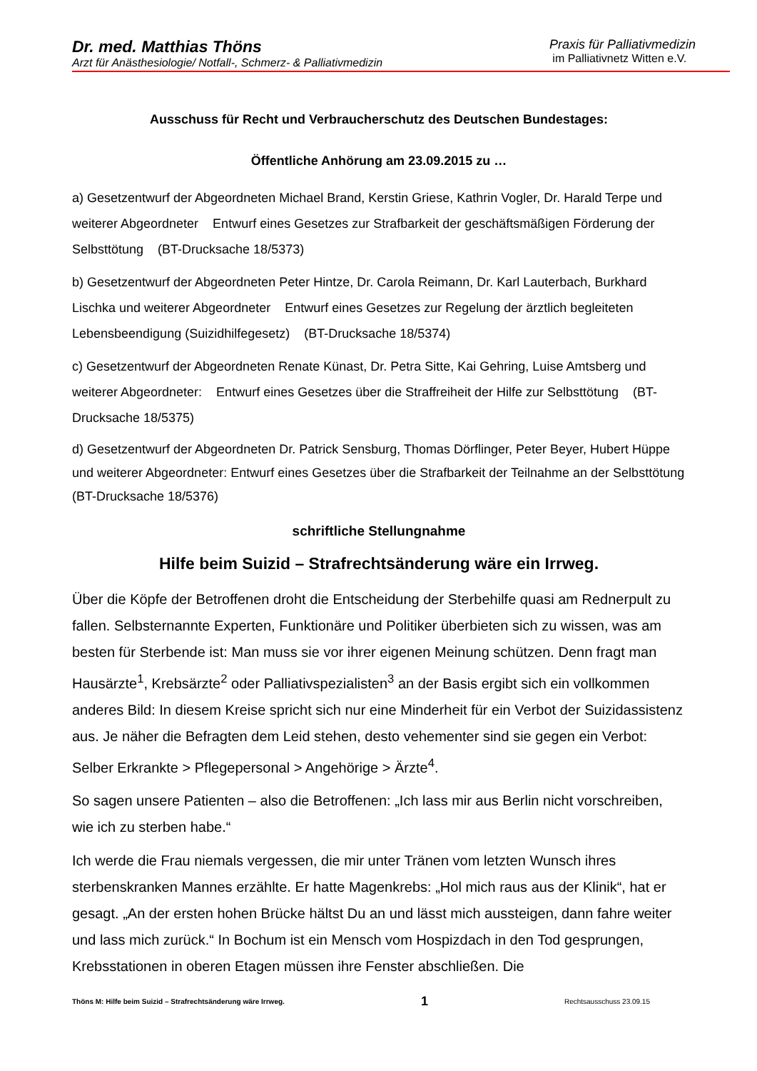Dr. med. Matthias Thöns
Arzt für Anästhesiologie/ Notfall-, Schmerz- & Palliativmedizin
Praxis für Palliativmedizin
im Palliativnetz Witten e.V.
Ausschuss für Recht und Verbraucherschutz des Deutschen Bundestages:
Öffentliche Anhörung am 23.09.2015 zu …
a) Gesetzentwurf der Abgeordneten Michael Brand, Kerstin Griese, Kathrin Vogler, Dr. Harald Terpe und weiterer Abgeordneter Entwurf eines Gesetzes zur Strafbarkeit der geschäftsmäßigen Förderung der Selbsttötung (BT-Drucksache 18/5373)
b) Gesetzentwurf der Abgeordneten Peter Hintze, Dr. Carola Reimann, Dr. Karl Lauterbach, Burkhard Lischka und weiterer Abgeordneter Entwurf eines Gesetzes zur Regelung der ärztlich begleiteten Lebensbeendigung (Suizidhilfegesetz) (BT-Drucksache 18/5374)
c) Gesetzentwurf der Abgeordneten Renate Künast, Dr. Petra Sitte, Kai Gehring, Luise Amtsberg und weiterer Abgeordneter: Entwurf eines Gesetzes über die Straffreiheit der Hilfe zur Selbsttötung (BT-Drucksache 18/5375)
d) Gesetzentwurf der Abgeordneten Dr. Patrick Sensburg, Thomas Dörflinger, Peter Beyer, Hubert Hüppe und weiterer Abgeordneter: Entwurf eines Gesetzes über die Strafbarkeit der Teilnahme an der Selbsttötung (BT-Drucksache 18/5376)
schriftliche Stellungnahme
Hilfe beim Suizid – Strafrechtsänderung wäre ein Irrweg.
Über die Köpfe der Betroffenen droht die Entscheidung der Sterbehilfe quasi am Rednerpult zu fallen. Selbsternannte Experten, Funktionäre und Politiker überbieten sich zu wissen, was am besten für Sterbende ist: Man muss sie vor ihrer eigenen Meinung schützen. Denn fragt man Hausärzte<sup>1</sup>, Krebsärzte<sup>2</sup> oder Palliativspezialisten<sup>3</sup> an der Basis ergibt sich ein vollkommen anderes Bild: In diesem Kreise spricht sich nur eine Minderheit für ein Verbot der Suizidassistenz aus. Je näher die Befragten dem Leid stehen, desto vehementer sind sie gegen ein Verbot: Selber Erkrankte > Pflegepersonal > Angehörige > Ärzte<sup>4</sup>.
So sagen unsere Patienten – also die Betroffenen: „Ich lass mir aus Berlin nicht vorschreiben, wie ich zu sterben habe.“
Ich werde die Frau niemals vergessen, die mir unter Tränen vom letzten Wunsch ihres sterbenskranken Mannes erzählte. Er hatte Magenkrebs: „Hol mich raus aus der Klinik“, hat er gesagt. „An der ersten hohen Brücke hältst Du an und lässt mich aussteigen, dann fahre weiter und lass mich zurück.“ In Bochum ist ein Mensch vom Hospizdach in den Tod gesprungen, Krebsstationen in oberen Etagen müssen ihre Fenster abschließen. Die
Thöns M: Hilfe beim Suizid – Strafrechtsänderung wäre Irrweg. 1 Rechtsausschuss 23.09.15